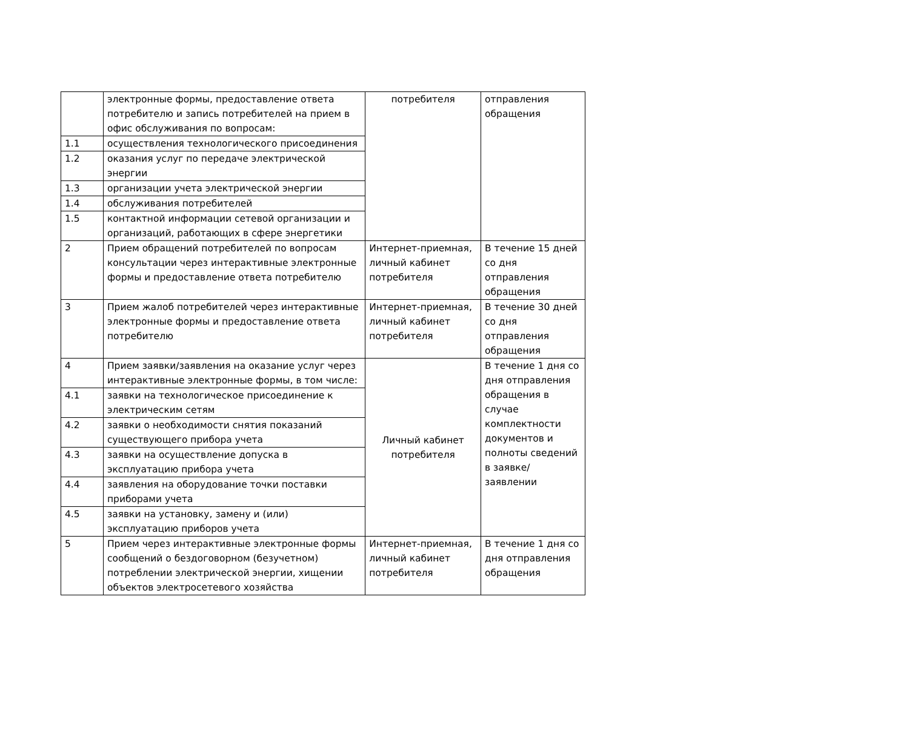| | электронные формы, предоставление ответа потребителю и запись потребителей на прием в офис обслуживания по вопросам: | потребителя | отправления обращения |
| 1.1 | осуществления технологического присоединения | | |
| 1.2 | оказания услуг по передаче электрической энергии | | |
| 1.3 | организации учета электрической энергии | | |
| 1.4 | обслуживания потребителей | | |
| 1.5 | контактной информации сетевой организации и организаций, работающих в сфере энергетики | | |
| 2 | Прием обращений потребителей по вопросам консультации через интерактивные электронные формы и предоставление ответа потребителю | Интернет-приемная, личный кабинет потребителя | В течение 15 дней со дня отправления обращения |
| 3 | Прием жалоб потребителей через интерактивные электронные формы и предоставление ответа потребителю | Интернет-приемная, личный кабинет потребителя | В течение 30 дней со дня отправления обращения |
| 4 | Прием заявки/заявления на оказание услуг через интерактивные электронные формы, в том числе: | Личный кабинет потребителя | В течение 1 дня со дня отправления обращения в случае комплектности документов и полноты сведений в заявке/заявлении |
| 4.1 | заявки на технологическое присоединение к электрическим сетям | | |
| 4.2 | заявки о необходимости снятия показаний существующего прибора учета | | |
| 4.3 | заявки на осуществление допуска в эксплуатацию прибора учета | | |
| 4.4 | заявления на оборудование точки поставки приборами учета | | |
| 4.5 | заявки на установку, замену и (или) эксплуатацию приборов учета | | |
| 5 | Прием через интерактивные электронные формы сообщений о бездоговорном (безучетном) потреблении электрической энергии, хищении объектов электросетевого хозяйства | Интернет-приемная, личный кабинет потребителя | В течение 1 дня со дня отправления обращения |